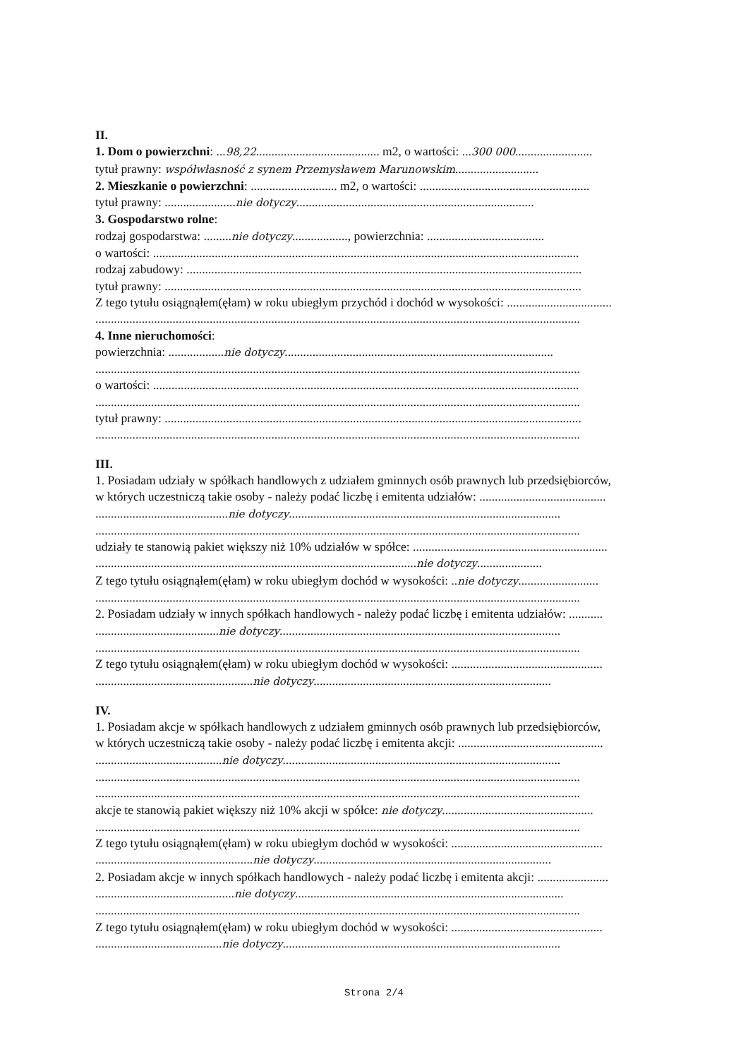II.
1. Dom o powierzchni: ...98,22........................................ m2, o wartości: ...300 000.........................
tytuł prawny: współwłasność z synem Przemysławem Marunowskim...........................
2. Mieszkanie o powierzchni: ............................ m2, o wartości: .......................................................
tytuł prawny: .......................nie dotyczy.............................................................................
3. Gospodarstwo rolne:
rodzaj gospodarstwa: .........nie dotyczy.................., powierzchnia: ......................................
o wartości: ..........................................................................................................................................
rodzaj zabudowy: ................................................................................................................................
tytuł prawny: .......................................................................................................................................
Z tego tytułu osiągnąłem(ęłam) w roku ubiegłym przychód i dochód w wysokości: ..................................
.............................................................................................................................................................
4. Inne nieruchomości:
powierzchnia: ..................nie dotyczy.......................................................................................
.............................................................................................................................................................
o wartości: ..........................................................................................................................................
.............................................................................................................................................................
tytuł prawny: .......................................................................................................................................
.............................................................................................................................................................
III.
1. Posiadam udziały w spółkach handlowych z udziałem gminnych osób prawnych lub przedsiębiorców,
w których uczestniczą takie osoby - należy podać liczbę i emitenta udziałów: .........................................
...........................................nie dotyczy........................................................................................
.............................................................................................................................................................
udziały te stanowią pakiet większy niż 10% udziałów w spółce: ...............................................................
........................................................................................................nie dotyczy.....................
Z tego tytułu osiągnąłem(ęłam) w roku ubiegłym dochód w wysokości: ..nie dotyczy..........................
.............................................................................................................................................................
2. Posiadam udziały w innych spółkach handlowych - należy podać liczbę i emitenta udziałów: ...........
........................................nie dotyczy...........................................................................................
.............................................................................................................................................................
Z tego tytułu osiągnąłem(ęłam) w roku ubiegłym dochód w wysokości: .................................................
...................................................nie dotyczy.............................................................................
IV.
1. Posiadam akcje w spółkach handlowych z udziałem gminnych osób prawnych lub przedsiębiorców,
w których uczestniczą takie osoby - należy podać liczbę i emitenta akcji: ...............................................
.........................................nie dotyczy..........................................................................................
.............................................................................................................................................................
.............................................................................................................................................................
akcje te stanowią pakiet większy niż 10% akcji w spółce: nie dotyczy.................................................
.............................................................................................................................................................
Z tego tytułu osiągnąłem(ęłam) w roku ubiegłym dochód w wysokości: .................................................
...................................................nie dotyczy.............................................................................
2. Posiadam akcje w innych spółkach handlowych - należy podać liczbę i emitenta akcji: .......................
.............................................nie dotyczy.......................................................................................
.............................................................................................................................................................
Z tego tytułu osiągnąłem(ęłam) w roku ubiegłym dochód w wysokości: .................................................
.........................................nie dotyczy..........................................................................................
Strona 2/4